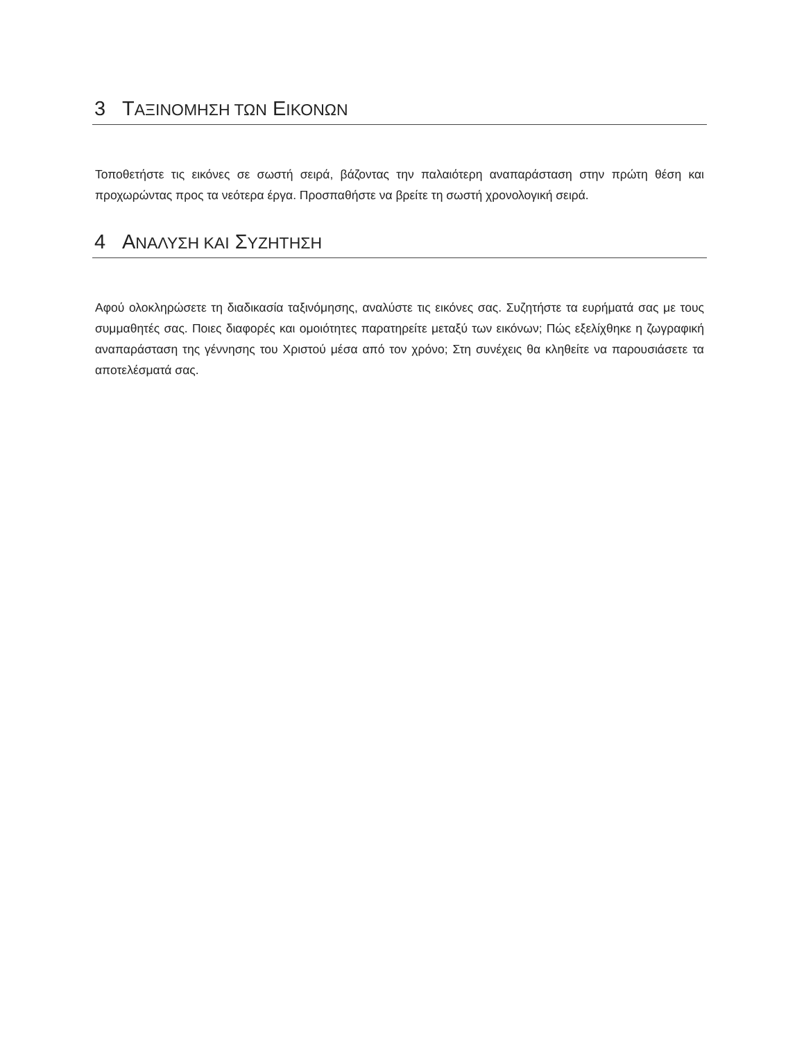3 ΤΑΞΙΝΟΜΗΣΗ ΤΩΝ ΕΙΚΟΝΩΝ
Τοποθετήστε τις εικόνες σε σωστή σειρά, βάζοντας την παλαιότερη αναπαράσταση στην πρώτη θέση και προχωρώντας προς τα νεότερα έργα. Προσπαθήστε να βρείτε τη σωστή χρονολογική σειρά.
4 ΑΝΑΛΥΣΗ ΚΑΙ ΣΥΖΗΤΗΣΗ
Αφού ολοκληρώσετε τη διαδικασία ταξινόμησης, αναλύστε τις εικόνες σας. Συζητήστε τα ευρήματά σας με τους συμμαθητές σας. Ποιες διαφορές και ομοιότητες παρατηρείτε μεταξύ των εικόνων; Πώς εξελίχθηκε η ζωγραφική αναπαράσταση της γέννησης του Χριστού μέσα από τον χρόνο; Στη συνέχεις θα κληθείτε να παρουσιάσετε τα αποτελέσματά σας.